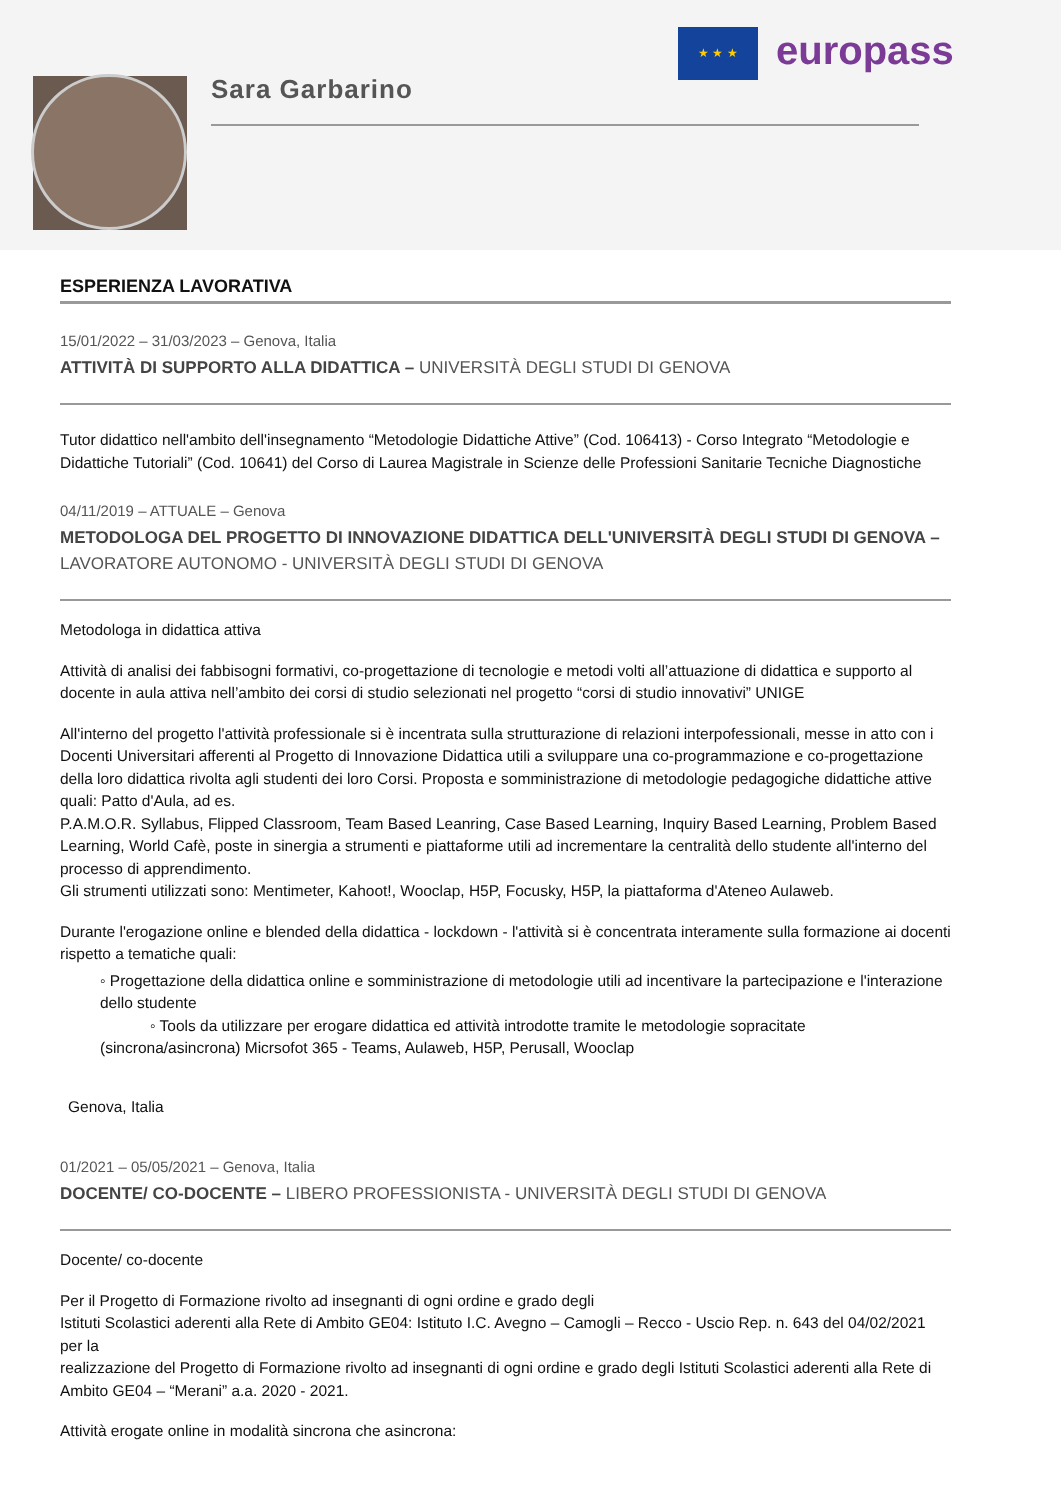Sara Garbarino
★ ★ ★ europass
ESPERIENZA LAVORATIVA
15/01/2022 – 31/03/2023 – Genova, Italia
ATTIVITÀ DI SUPPORTO ALLA DIDATTICA – UNIVERSITÀ DEGLI STUDI DI GENOVA
Tutor didattico nell'ambito dell'insegnamento “Metodologie Didattiche Attive” (Cod. 106413) - Corso Integrato “Metodologie e Didattiche Tutoriali” (Cod. 10641) del Corso di Laurea Magistrale in Scienze delle Professioni Sanitarie Tecniche Diagnostiche
04/11/2019 – ATTUALE – Genova
METODOLOGA DEL PROGETTO DI INNOVAZIONE DIDATTICA DELL'UNIVERSITÀ DEGLI STUDI DI GENOVA – LAVORATORE AUTONOMO - UNIVERSITÀ DEGLI STUDI DI GENOVA
Metodologa in didattica attiva
Attività di analisi dei fabbisogni formativi, co-progettazione di tecnologie e metodi volti all’attuazione di didattica e supporto al docente in aula attiva nell’ambito dei corsi di studio selezionati nel progetto “corsi di studio innovativi” UNIGE
All'interno del progetto l'attività professionale si è incentrata sulla strutturazione di relazioni interpofessionali, messe in atto con i Docenti Universitari afferenti al Progetto di Innovazione Didattica utili a sviluppare una co-programmazione e co-progettazione della loro didattica rivolta agli studenti dei loro Corsi. Proposta e somministrazione di metodologie pedagogiche didattiche attive quali: Patto d'Aula, ad es.
P.A.M.O.R. Syllabus, Flipped Classroom, Team Based Leanring, Case Based Learning, Inquiry Based Learning, Problem Based Learning, World Cafè, poste in sinergia a strumenti e piattaforme utili ad incrementare la centralità dello studente all'interno del processo di apprendimento.
Gli strumenti utilizzati sono: Mentimeter, Kahoot!, Wooclap, H5P, Focusky, H5P, la piattaforma d'Ateneo Aulaweb.
Durante l'erogazione online e blended della didattica - lockdown - l'attività si è concentrata interamente sulla formazione ai docenti rispetto a tematiche quali:
◦ Progettazione della didattica online e somministrazione di metodologie utili ad incentivare la partecipazione e l'interazione dello studente
◦ Tools da utilizzare per erogare didattica ed attività introdotte tramite le metodologie sopracitate
(sincrona/asincrona) Micrsofot 365 - Teams, Aulaweb, H5P, Perusall, Wooclap
Genova, Italia
01/2021 – 05/05/2021 – Genova, Italia
DOCENTE/ CO-DOCENTE – LIBERO PROFESSIONISTA - UNIVERSITÀ DEGLI STUDI DI GENOVA
Docente/ co-docente
Per il Progetto di Formazione rivolto ad insegnanti di ogni ordine e grado degli
Istituti Scolastici aderenti alla Rete di Ambito GE04: Istituto I.C. Avegno – Camogli – Recco - Uscio Rep. n. 643 del 04/02/2021 per la
realizzazione del Progetto di Formazione rivolto ad insegnanti di ogni ordine e grado degli Istituti Scolastici aderenti alla Rete di Ambito GE04 – “Merani” a.a. 2020 - 2021.
Attività erogate online in modalità sincrona che asincrona: